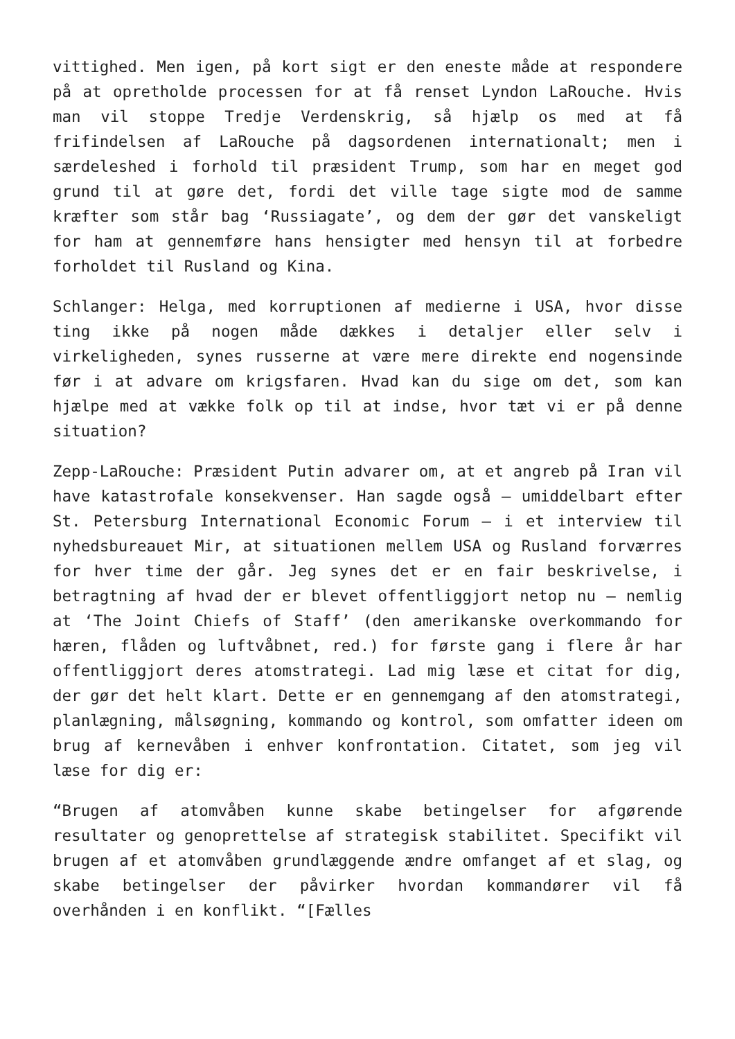vittighed. Men igen, på kort sigt er den eneste måde at respondere på at opretholde processen for at få renset Lyndon LaRouche. Hvis man vil stoppe Tredje Verdenskrig, så hjælp os med at få frifindelsen af LaRouche på dagsordenen internationalt; men i særdeleshed i forhold til præsident Trump, som har en meget god grund til at gøre det, fordi det ville tage sigte mod de samme kræfter som står bag ‘Russiagate’, og dem der gør det vanskeligt for ham at gennemføre hans hensigter med hensyn til at forbedre forholdet til Rusland og Kina.
Schlanger: Helga, med korruptionen af medierne i USA, hvor disse ting ikke på nogen måde dækkes i detaljer eller selv i virkeligheden, synes russerne at være mere direkte end nogensinde før i at advare om krigsfaren. Hvad kan du sige om det, som kan hjælpe med at vække folk op til at indse, hvor tæt vi er på denne situation?
Zepp-LaRouche: Præsident Putin advarer om, at et angreb på Iran vil have katastrofale konsekvenser. Han sagde også – umiddelbart efter St. Petersburg International Economic Forum – i et interview til nyhedsbureauet Mir, at situationen mellem USA og Rusland forværres for hver time der går. Jeg synes det er en fair beskrivelse, i betragtning af hvad der er blevet offentliggjort netop nu – nemlig at ‘The Joint Chiefs of Staff’ (den amerikanske overkommando for hæren, flåden og luftvåbnet, red.) for første gang i flere år har offentliggjort deres atomstrategi. Lad mig læse et citat for dig, der gør det helt klart. Dette er en gennemgang af den atomstrategi, planlægning, målsøgning, kommando og kontrol, som omfatter ideen om brug af kernevåben i enhver konfrontation. Citatet, som jeg vil læse for dig er:
“Brugen af atomvåben kunne skabe betingelser for afgørende resultater og genoprettelse af strategisk stabilitet. Specifikt vil brugen af et atomvåben grundlæggende ændre omfanget af et slag, og skabe betingelser der påvirker hvordan kommandører vil få overhånden i en konflikt. “[Fælles